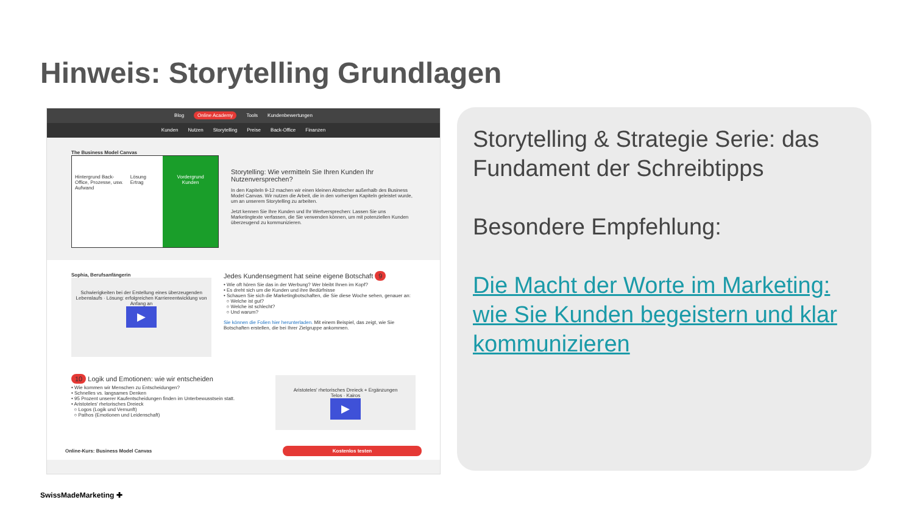Hinweis: Storytelling Grundlagen
Blog Online Academy Tools Kundenbewertungen
Kunden Nutzen Storytelling Preise Back-Office Finanzen
The Business Model Canvas
Hintergrund Back-Office, Prozesse, usw. Aufwand
Lösung Ertrag Vordergrund
Kunden
Storytelling: Wie vermitteln Sie Ihren Kunden Ihr Nutzenversprechen?
In den Kapiteln 9-12 machen wir einen kleinen Abstecher außerhalb des Business Model Canvas. Wir nutzen die Arbeit, die in den vorherigen Kapiteln geleistet wurde, um an unserem Storytelling zu arbeiten.
Jetzt kennen Sie Ihre Kunden und Ihr Wertversprechen: Lassen Sie uns Marketingtexte verfassen, die Sie verwenden können, um mit potenziellen Kunden überzeugend zu kommunizieren.
Sophia, Berufsanfängerin
Schwierigkeiten bei der Erstellung eines überzeugenden Lebenslaufs · Lösung: erfolgreichen Karriereentwicklung von Anfang an
▶
Jedes Kundensegment hat seine eigene Botschaft 9
• Wie oft hören Sie das in der Werbung? Wer bleibt Ihnen im Kopf?
• Es dreht sich um die Kunden und ihre Bedürfnisse
• Schauen Sie sich die Marketingbotschaften, die Sie diese Woche sehen, genauer an:
○ Welche ist gut?
○ Welche ist schlecht?
○ Und warum?
Sie können die Folien hier herunterladen. Mit einem Beispiel, das zeigt, wie Sie Botschaften erstellen, die bei Ihrer Zielgruppe ankommen.
10 Logik und Emotionen: wie wir entscheiden
• Wie kommen wir Menschen zu Entscheidungen?
• Schnelles vs. langsames Denken
• 95 Prozent unserer Kaufentscheidungen finden im Unterbewusstsein statt.
• Aristoteles' rhetorisches Dreieck
○ Logos (Logik und Vernunft)
○ Pathos (Emotionen und Leidenschaft)
Aristoteles' rhetorisches Dreieck + Ergänzungen
Telos · Kairos
▶
Online-Kurs: Business Model Canvas Kostenlos testen
Storytelling & Strategie Serie: das Fundament der Schreibtipps
Besondere Empfehlung:
Die Macht der Worte im Marketing: wie Sie Kunden begeistern und klar kommunizieren
SwissMadeMarketing ✚